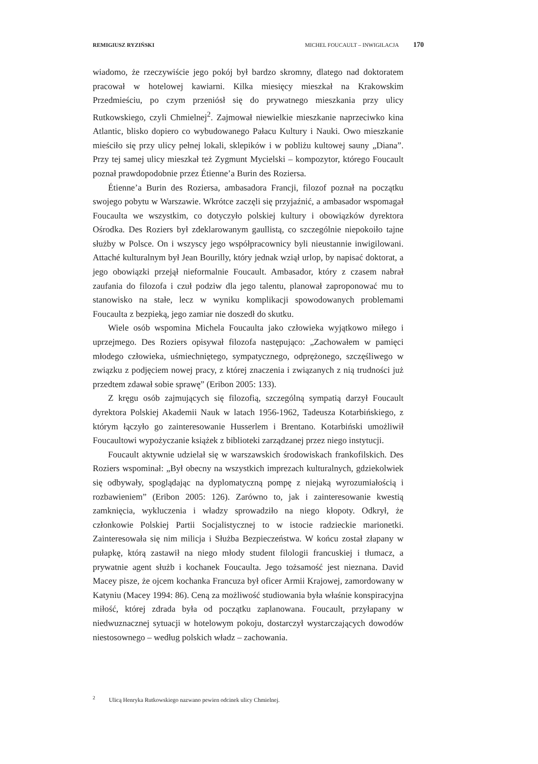REMIGIUSZ RYZIŃSKI MICHEL FOUCAULT – INWIGILACJA 170
wiadomo, że rzeczywiście jego pokój był bardzo skromny, dlatego nad doktoratem pracował w hotelowej kawiarni. Kilka miesięcy mieszkał na Krakowskim Przedmieściu, po czym przeniósł się do prywatnego mieszkania przy ulicy Rutkowskiego, czyli Chmielnej<sup>2</sup>. Zajmował niewielkie mieszkanie naprzeciwko kina Atlantic, blisko dopiero co wybudowanego Pałacu Kultury i Nauki. Owo mieszkanie mieściło się przy ulicy pełnej lokali, sklepików i w pobliżu kultowej sauny „Diana”. Przy tej samej ulicy mieszkał też Zygmunt Mycielski – kompozytor, którego Foucault poznał prawdopodobnie przez Étienne’a Burin des Roziersa.
Étienne’a Burin des Roziersa, ambasadora Francji, filozof poznał na początku swojego pobytu w Warszawie. Wkrótce zaczęli się przyjaźnić, a ambasador wspomagał Foucaulta we wszystkim, co dotyczyło polskiej kultury i obowiązków dyrektora Ośrodka. Des Roziers był zdeklarowanym gaullistą, co szczególnie niepokoiło tajne służby w Polsce. On i wszyscy jego współpracownicy byli nieustannie inwigilowani. Attaché kulturalnym był Jean Bourilly, który jednak wziął urlop, by napisać doktorat, a jego obowiązki przejął nieformalnie Foucault. Ambasador, który z czasem nabrał zaufania do filozofa i czuł podziw dla jego talentu, planował zaproponować mu to stanowisko na stałe, lecz w wyniku komplikacji spowodowanych problemami Foucaulta z bezpieką, jego zamiar nie doszedł do skutku.
Wiele osób wspomina Michela Foucaulta jako człowieka wyjątkowo miłego i uprzejmego. Des Roziers opisywał filozofa następująco: „Zachowałem w pamięci młodego człowieka, uśmiechniętego, sympatycznego, odprężonego, szczęśliwego w związku z podjęciem nowej pracy, z której znaczenia i związanych z nią trudności już przedtem zdawał sobie sprawę” (Eribon 2005: 133).
Z kręgu osób zajmujących się filozofią, szczególną sympatią darzył Foucault dyrektora Polskiej Akademii Nauk w latach 1956-1962, Tadeusza Kotarbińskiego, z którym łączyło go zainteresowanie Husserlem i Brentano. Kotarbiński umożliwił Foucaultowi wypożyczanie książek z biblioteki zarządzanej przez niego instytucji.
Foucault aktywnie udzielał się w warszawskich środowiskach frankofilskich. Des Roziers wspominał: „Był obecny na wszystkich imprezach kulturalnych, gdziekolwiek się odbywały, spoglądając na dyplomatyczną pompę z niejaką wyrozumiałością i rozbawieniem” (Eribon 2005: 126). Zarówno to, jak i zainteresowanie kwestią zamknięcia, wykluczenia i władzy sprowadziło na niego kłopoty. Odkrył, że członkowie Polskiej Partii Socjalistycznej to w istocie radzieckie marionetki. Zainteresowała się nim milicja i Służba Bezpieczeństwa. W końcu został złapany w pułapkę, którą zastawił na niego młody student filologii francuskiej i tłumacz, a prywatnie agent służb i kochanek Foucaulta. Jego tożsamość jest nieznana. David Macey pisze, że ojcem kochanka Francuza był oficer Armii Krajowej, zamordowany w Katyniu (Macey 1994: 86). Ceną za możliwość studiowania była właśnie konspiracyjna miłość, której zdrada była od początku zaplanowana. Foucault, przyłapany w niedwuznacznej sytuacji w hotelowym pokoju, dostarczył wystarczających dowodów niestosownego – według polskich władz – zachowania.
<sup>2</sup> Ulicą Henryka Rutkowskiego nazwano pewien odcinek ulicy Chmielnej.